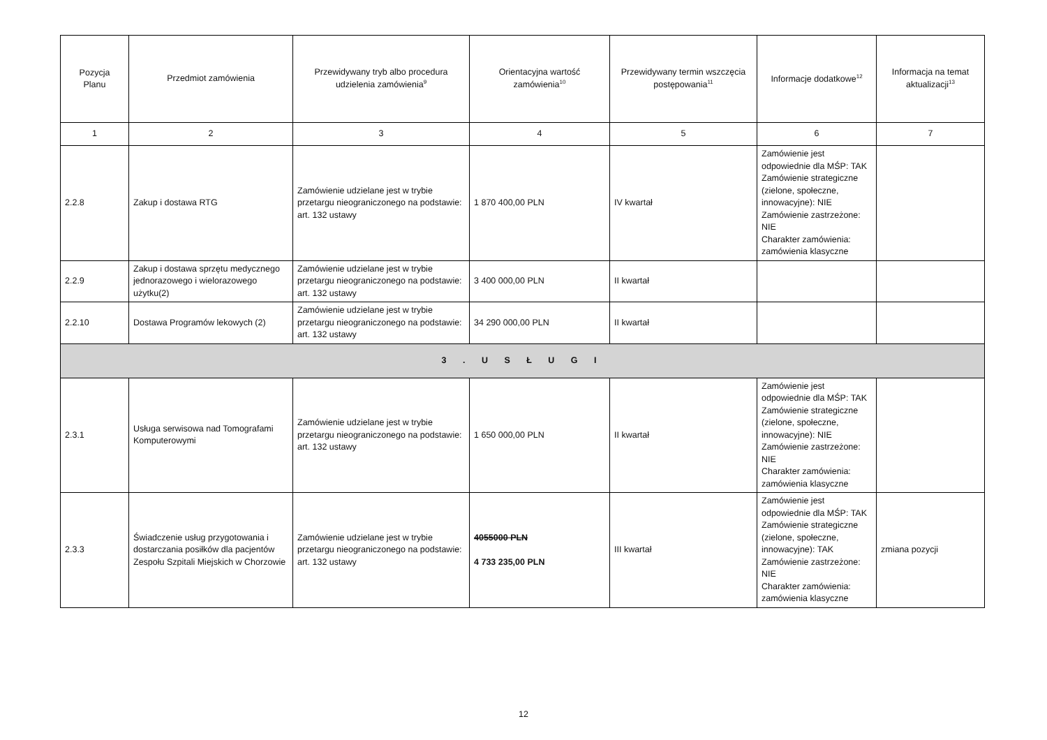| Pozycja Planu | Przedmiot zamówienia | Przewidywany tryb albo procedura udzielenia zamówienia<sup>9</sup> | Orientacyjna wartość zamówienia<sup>10</sup> | Przewidywany termin wszczęcia postępowania<sup>11</sup> | Informacje dodatkowe<sup>12</sup> | Informacja na temat aktualizacji<sup>13</sup> |
| --- | --- | --- | --- | --- | --- | --- |
| 1 | 2 | 3 | 4 | 5 | 6 | 7 |
| 2.2.8 | Zakup i dostawa RTG | Zamówienie udzielane jest w trybie przetargu nieograniczonego na podstawie: art. 132 ustawy | 1 870 400,00 PLN | IV kwartał | Zamówienie jest odpowiednie dla MŚP: TAK Zamówienie strategiczne (zielone, społeczne, innowacyjne): NIE Zamówienie zastrzeżone: NIE Charakter zamówienia: zamówienia klasyczne | |
| 2.2.9 | Zakup i dostawa sprzętu medycznego jednorazowego i wielorazowego użytku(2) | Zamówienie udzielane jest w trybie przetargu nieograniczonego na podstawie: art. 132 ustawy | 3 400 000,00 PLN | II kwartał | | |
| 2.2.10 | Dostawa Programów lekowych (2) | Zamówienie udzielane jest w trybie przetargu nieograniczonego na podstawie: art. 132 ustawy | 34 290 000,00 PLN | II kwartał | | |
| 3 . U S Ł U G I | | | | | | |
| 2.3.1 | Usługa serwisowa nad Tomografami Komputerowymi | Zamówienie udzielane jest w trybie przetargu nieograniczonego na podstawie: art. 132 ustawy | 1 650 000,00 PLN | II kwartał | Zamówienie jest odpowiednie dla MŚP: TAK Zamówienie strategiczne (zielone, społeczne, innowacyjne): NIE Zamówienie zastrzeżone: NIE Charakter zamówienia: zamówienia klasyczne | |
| 2.3.3 | Świadczenie usług przygotowania i dostarczania posiłków dla pacjentów Zespołu Szpitali Miejskich w Chorzowie | Zamówienie udzielane jest w trybie przetargu nieograniczonego na podstawie: art. 132 ustawy | 4055000 PLN 4 733 235,00 PLN | III kwartał | Zamówienie jest odpowiednie dla MŚP: TAK Zamówienie strategiczne (zielone, społeczne, innowacyjne): TAK Zamówienie zastrzeżone: NIE Charakter zamówienia: zamówienia klasyczne | zmiana pozycji |
12